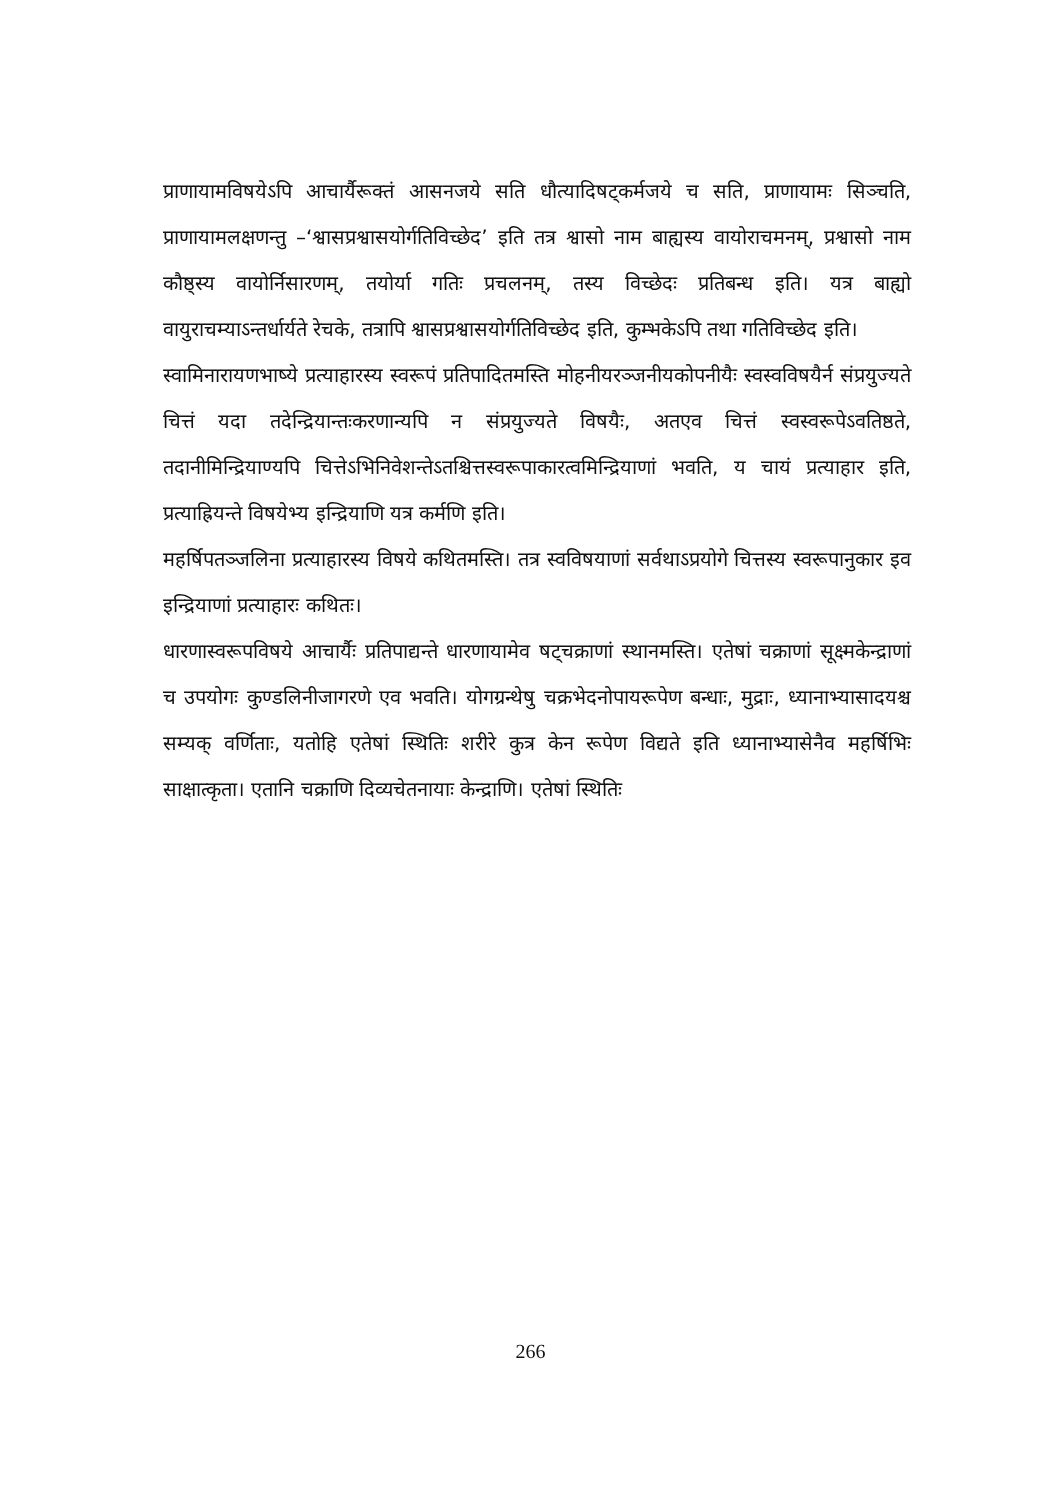प्राणायामविषयेऽपि आचार्यैरूक्तं आसनजये सति धौत्यादिषट्कर्मजये च सति, प्राणायामः सिञ्चति, प्राणायामलक्षणन्तु –‘श्वासप्रश्वासयोर्गतिविच्छेद’ इति तत्र श्वासो नाम बाह्यस्य वायोराचमनम्, प्रश्वासो नाम कौष्ठ्स्य वायोर्निसारणम्, तयोर्या गतिः प्रचलनम्, तस्य विच्छेदः प्रतिबन्ध इति। यत्र बाह्यो वायुराचम्याऽन्तर्धार्यते रेचके, तत्रापि श्वासप्रश्वासयोर्गतिविच्छेद इति, कुम्भकेऽपि तथा गतिविच्छेद इति।
स्वामिनारायणभाष्ये प्रत्याहारस्य स्वरूपं प्रतिपादितमस्ति मोहनीयरञ्जनीयकोपनीयैः स्वस्वविषयैर्न संप्रयुज्यते चित्तं यदा तदेन्द्रियान्तःकरणान्यपि न संप्रयुज्यते विषयैः, अतएव चित्तं स्वस्वरूपेऽवतिष्ठते, तदानीमिन्द्रियाण्यपि चित्तेऽभिनिवेशन्तेऽतश्चित्तस्वरूपाकारत्वमिन्द्रियाणां भवति, य चायं प्रत्याहार इति, प्रत्याह्रियन्ते विषयेभ्य इन्द्रियाणि यत्र कर्मणि इति।
महर्षिपतञ्जलिना प्रत्याहारस्य विषये कथितमस्ति। तत्र स्वविषयाणां सर्वथाऽप्रयोगे चित्तस्य स्वरूपानुकार इव इन्द्रियाणां प्रत्याहारः कथितः।
धारणास्वरूपविषये आचार्यैः प्रतिपाद्यन्ते धारणायामेव षट्चक्राणां स्थानमस्ति। एतेषां चक्राणां सूक्ष्मकेन्द्राणां च उपयोगः कुण्डलिनीजागरणे एव भवति। योगग्रन्थेषु चक्रभेदनोपायरूपेण बन्धाः, मुद्राः, ध्यानाभ्यासादयश्च सम्यक् वर्णिताः, यतोहि एतेषां स्थितिः शरीरे कुत्र केन रूपेण विद्यते इति ध्यानाभ्यासेनैव महर्षिभिः साक्षात्कृता। एतानि चक्राणि दिव्यचेतनायाः केन्द्राणि। एतेषां स्थितिः
266